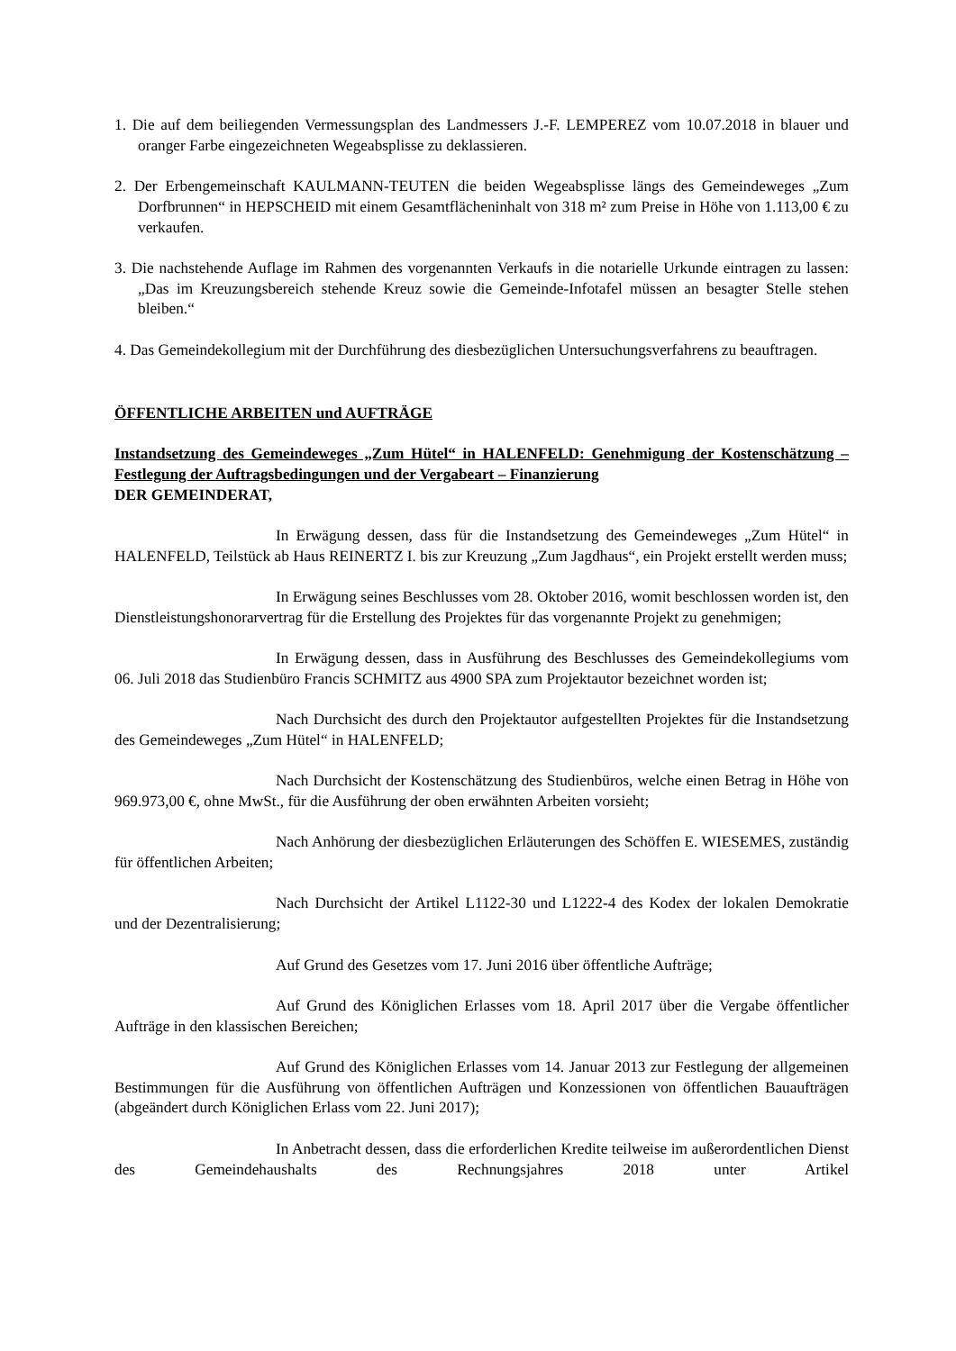1. Die auf dem beiliegenden Vermessungsplan des Landmessers J.-F. LEMPEREZ vom 10.07.2018 in blauer und oranger Farbe eingezeichneten Wegeabsplisse zu deklassieren.
2. Der Erbengemeinschaft KAULMANN-TEUTEN die beiden Wegeabsplisse längs des Gemeindeweges „Zum Dorfbrunnen“ in HEPSCHEID mit einem Gesamtflächeninhalt von 318 m² zum Preise in Höhe von 1.113,00 € zu verkaufen.
3. Die nachstehende Auflage im Rahmen des vorgenannten Verkaufs in die notarielle Urkunde eintragen zu lassen: „Das im Kreuzungsbereich stehende Kreuz sowie die Gemeinde-Infotafel müssen an besagter Stelle stehen bleiben.“
4. Das Gemeindekollegium mit der Durchführung des diesbezüglichen Untersuchungsverfahrens zu beauftragen.
ÖFFENTLICHE ARBEITEN und AUFTRÄGE
Instandsetzung des Gemeindeweges „Zum Hütel“ in HALENFELD: Genehmigung der Kostenschätzung – Festlegung der Auftragsbedingungen und der Vergabeart – Finanzierung
DER GEMEINDERAT,
In Erwägung dessen, dass für die Instandsetzung des Gemeindeweges „Zum Hütel“ in HALENFELD, Teilstück ab Haus REINERTZ I. bis zur Kreuzung „Zum Jagdhaus“, ein Projekt erstellt werden muss;
In Erwägung seines Beschlusses vom 28. Oktober 2016, womit beschlossen worden ist, den Dienstleistungshonorarvertrag für die Erstellung des Projektes für das vorgenannte Projekt zu genehmigen;
In Erwägung dessen, dass in Ausführung des Beschlusses des Gemeindekollegiums vom 06. Juli 2018 das Studienbüro Francis SCHMITZ aus 4900 SPA zum Projektautor bezeichnet worden ist;
Nach Durchsicht des durch den Projektautor aufgestellten Projektes für die Instandsetzung des Gemeindeweges „Zum Hütel“ in HALENFELD;
Nach Durchsicht der Kostenschätzung des Studienbüros, welche einen Betrag in Höhe von 969.973,00 €, ohne MwSt., für die Ausführung der oben erwähnten Arbeiten vorsieht;
Nach Anhörung der diesbezüglichen Erläuterungen des Schöffen E. WIESEMES, zuständig für öffentlichen Arbeiten;
Nach Durchsicht der Artikel L1122-30 und L1222-4 des Kodex der lokalen Demokratie und der Dezentralisierung;
Auf Grund des Gesetzes vom 17. Juni 2016 über öffentliche Aufträge;
Auf Grund des Königlichen Erlasses vom 18. April 2017 über die Vergabe öffentlicher Aufträge in den klassischen Bereichen;
Auf Grund des Königlichen Erlasses vom 14. Januar 2013 zur Festlegung der allgemeinen Bestimmungen für die Ausführung von öffentlichen Aufträgen und Konzessionen von öffentlichen Bauaufträgen (abgeändert durch Königlichen Erlass vom 22. Juni 2017);
In Anbetracht dessen, dass die erforderlichen Kredite teilweise im außerordentlichen Dienst des Gemeindehaushalts des Rechnungsjahres 2018 unter Artikel